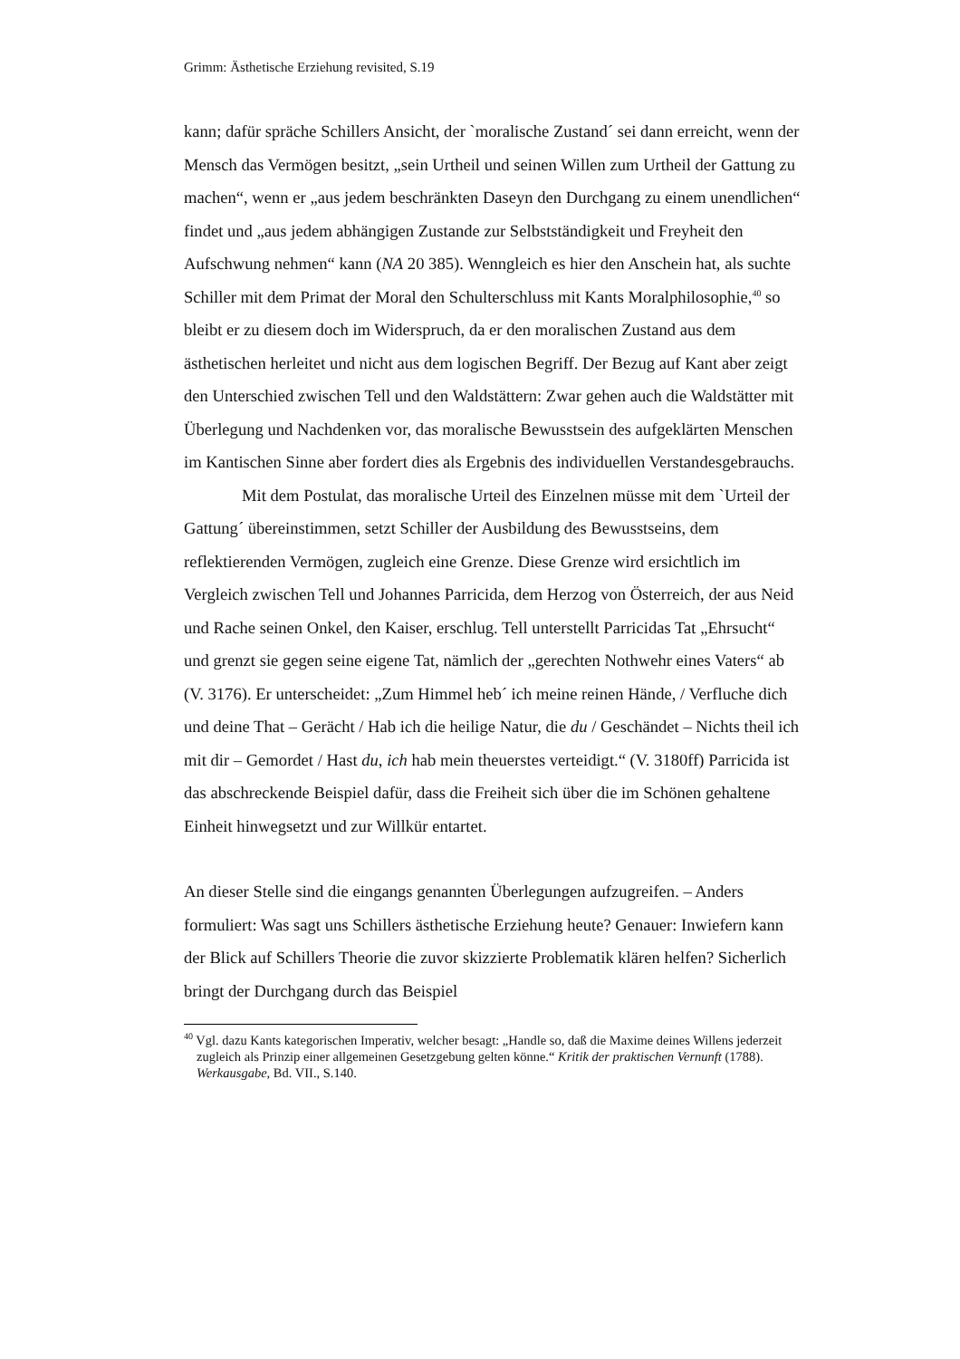Grimm: Ästhetische Erziehung revisited, S.19
kann; dafür spräche Schillers Ansicht, der `moralische Zustand´ sei dann erreicht, wenn der Mensch das Vermögen besitzt, „sein Urtheil und seinen Willen zum Urtheil der Gattung zu machen“, wenn er „aus jedem beschränkten Daseyn den Durchgang zu einem unendlichen“ findet und „aus jedem abhängigen Zustande zur Selbstständigkeit und Freyheit den Aufschwung nehmen“ kann (NA 20 385). Wenngleich es hier den Anschein hat, als suchte Schiller mit dem Primat der Moral den Schulterschluss mit Kants Moralphilosophie,<sup>40</sup> so bleibt er zu diesem doch im Widerspruch, da er den moralischen Zustand aus dem ästhetischen herleitet und nicht aus dem logischen Begriff. Der Bezug auf Kant aber zeigt den Unterschied zwischen Tell und den Waldstättern: Zwar gehen auch die Waldstätter mit Überlegung und Nachdenken vor, das moralische Bewusstsein des aufgeklärten Menschen im Kantischen Sinne aber fordert dies als Ergebnis des individuellen Verstandesgebrauchs.
Mit dem Postulat, das moralische Urteil des Einzelnen müsse mit dem `Urteil der Gattung´ übereinstimmen, setzt Schiller der Ausbildung des Bewusstseins, dem reflektierenden Vermögen, zugleich eine Grenze. Diese Grenze wird ersichtlich im Vergleich zwischen Tell und Johannes Parricida, dem Herzog von Österreich, der aus Neid und Rache seinen Onkel, den Kaiser, erschlug. Tell unterstellt Parricidas Tat „Ehrsucht“ und grenzt sie gegen seine eigene Tat, nämlich der „gerechten Nothwehr eines Vaters“ ab (V. 3176). Er unterscheidet: „Zum Himmel heb´ ich meine reinen Hände, / Verfluche dich und deine That – Gerächt / Hab ich die heilige Natur, die du / Geschändet – Nichts theil ich mit dir – Gemordet / Hast du, ich hab mein theuerstes verteidigt.“ (V. 3180ff) Parricida ist das abschreckende Beispiel dafür, dass die Freiheit sich über die im Schönen gehaltene Einheit hinwegsetzt und zur Willkür entartet.
An dieser Stelle sind die eingangs genannten Überlegungen aufzugreifen. – Anders formuliert: Was sagt uns Schillers ästhetische Erziehung heute? Genauer: Inwiefern kann der Blick auf Schillers Theorie die zuvor skizzierte Problematik klären helfen? Sicherlich bringt der Durchgang durch das Beispiel
<sup>40</sup> Vgl. dazu Kants kategorischen Imperativ, welcher besagt: „Handle so, daß die Maxime deines Willens jederzeit zugleich als Prinzip einer allgemeinen Gesetzgebung gelten könne.“ Kritik der praktischen Vernunft (1788). Werkausgabe, Bd. VII., S.140.